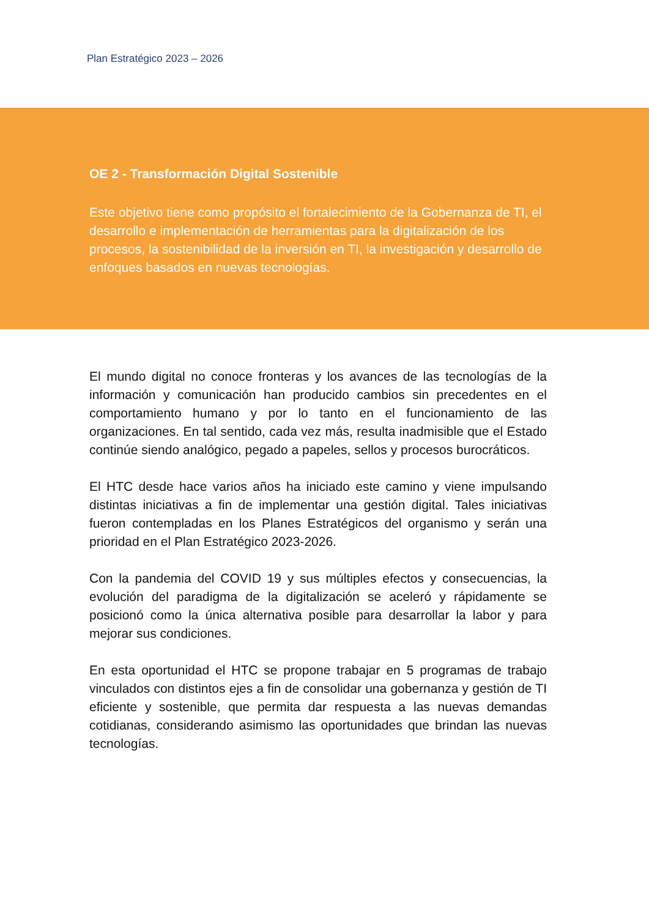Plan Estratégico 2023 – 2026
OE 2 - Transformación Digital Sostenible
Este objetivo tiene como propósito el fortalecimiento de la Gobernanza de TI, el desarrollo e implementación de herramientas para la digitalización de los procesos, la sostenibilidad de la inversión en TI, la investigación y desarrollo de enfoques basados en nuevas tecnologías.
El mundo digital no conoce fronteras y los avances de las tecnologías de la información y comunicación han producido cambios sin precedentes en el comportamiento humano y por lo tanto en el funcionamiento de las organizaciones. En tal sentido, cada vez más, resulta inadmisible que el Estado continúe siendo analógico, pegado a papeles, sellos y procesos burocráticos.
El HTC desde hace varios años ha iniciado este camino y viene impulsando distintas iniciativas a fin de implementar una gestión digital. Tales iniciativas fueron contempladas en los Planes Estratégicos del organismo y serán una prioridad en el Plan Estratégico 2023-2026.
Con la pandemia del COVID 19 y sus múltiples efectos y consecuencias, la evolución del paradigma de la digitalización se aceleró y rápidamente se posicionó como la única alternativa posible para desarrollar la labor y para mejorar sus condiciones.
En esta oportunidad el HTC se propone trabajar en 5 programas de trabajo vinculados con distintos ejes a fin de consolidar una gobernanza y gestión de TI eficiente y sostenible, que permita dar respuesta a las nuevas demandas cotidianas, considerando asimismo las oportunidades que brindan las nuevas tecnologías.